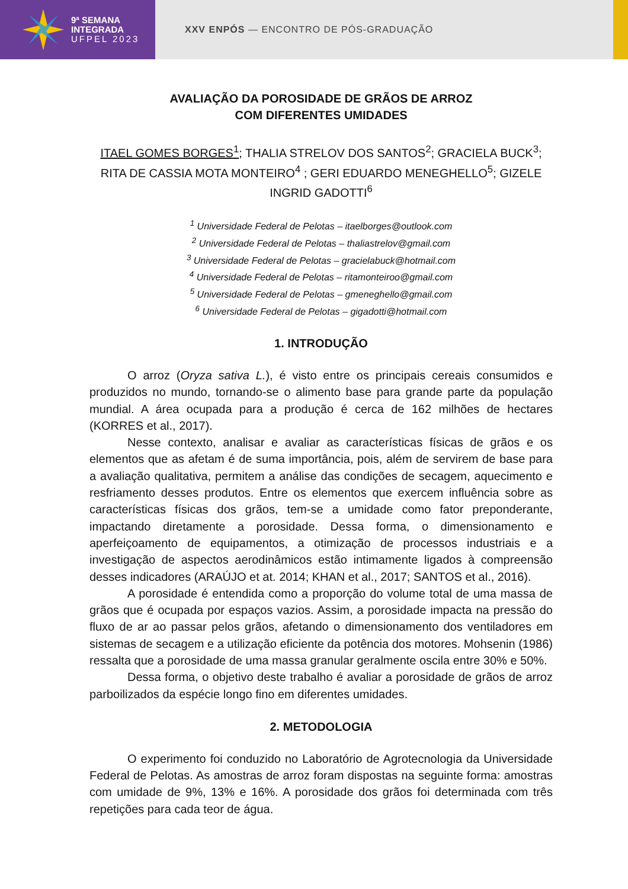9ª SEMANA
INTEGRADA
UFPEL 2023
XXV ENPÓS — ENCONTRO DE PÓS-GRADUAÇÃO
AVALIAÇÃO DA POROSIDADE DE GRÃOS DE ARROZ
COM DIFERENTES UMIDADES
ITAEL GOMES BORGES<sup>1</sup>; THALIA STRELOV DOS SANTOS<sup>2</sup>; GRACIELA BUCK<sup>3</sup>; RITA DE CASSIA MOTA MONTEIRO<sup>4</sup> ; GERI EDUARDO MENEGHELLO<sup>5</sup>; GIZELE INGRID GADOTTI<sup>6</sup>
<sup>1</sup> Universidade Federal de Pelotas – itaelborges@outlook.com
<sup>2</sup> Universidade Federal de Pelotas – thaliastrelov@gmail.com
<sup>3</sup> Universidade Federal de Pelotas – gracielabuck@hotmail.com
<sup>4</sup> Universidade Federal de Pelotas – ritamonteiroo@gmail.com
<sup>5</sup> Universidade Federal de Pelotas – gmeneghello@gmail.com
<sup>6</sup> Universidade Federal de Pelotas – gigadotti@hotmail.com
1. INTRODUÇÃO
O arroz (Oryza sativa L.), é visto entre os principais cereais consumidos e produzidos no mundo, tornando-se o alimento base para grande parte da população mundial. A área ocupada para a produção é cerca de 162 milhões de hectares (KORRES et al., 2017).
Nesse contexto, analisar e avaliar as características físicas de grãos e os elementos que as afetam é de suma importância, pois, além de servirem de base para a avaliação qualitativa, permitem a análise das condições de secagem, aquecimento e resfriamento desses produtos. Entre os elementos que exercem influência sobre as características físicas dos grãos, tem-se a umidade como fator preponderante, impactando diretamente a porosidade. Dessa forma, o dimensionamento e aperfeiçoamento de equipamentos, a otimização de processos industriais e a investigação de aspectos aerodinâmicos estão intimamente ligados à compreensão desses indicadores (ARAÚJO et at. 2014; KHAN et al., 2017; SANTOS et al., 2016).
A porosidade é entendida como a proporção do volume total de uma massa de grãos que é ocupada por espaços vazios. Assim, a porosidade impacta na pressão do fluxo de ar ao passar pelos grãos, afetando o dimensionamento dos ventiladores em sistemas de secagem e a utilização eficiente da potência dos motores. Mohsenin (1986) ressalta que a porosidade de uma massa granular geralmente oscila entre 30% e 50%.
Dessa forma, o objetivo deste trabalho é avaliar a porosidade de grãos de arroz parboilizados da espécie longo fino em diferentes umidades.
2. METODOLOGIA
O experimento foi conduzido no Laboratório de Agrotecnologia da Universidade Federal de Pelotas. As amostras de arroz foram dispostas na seguinte forma: amostras com umidade de 9%, 13% e 16%. A porosidade dos grãos foi determinada com três repetições para cada teor de água.